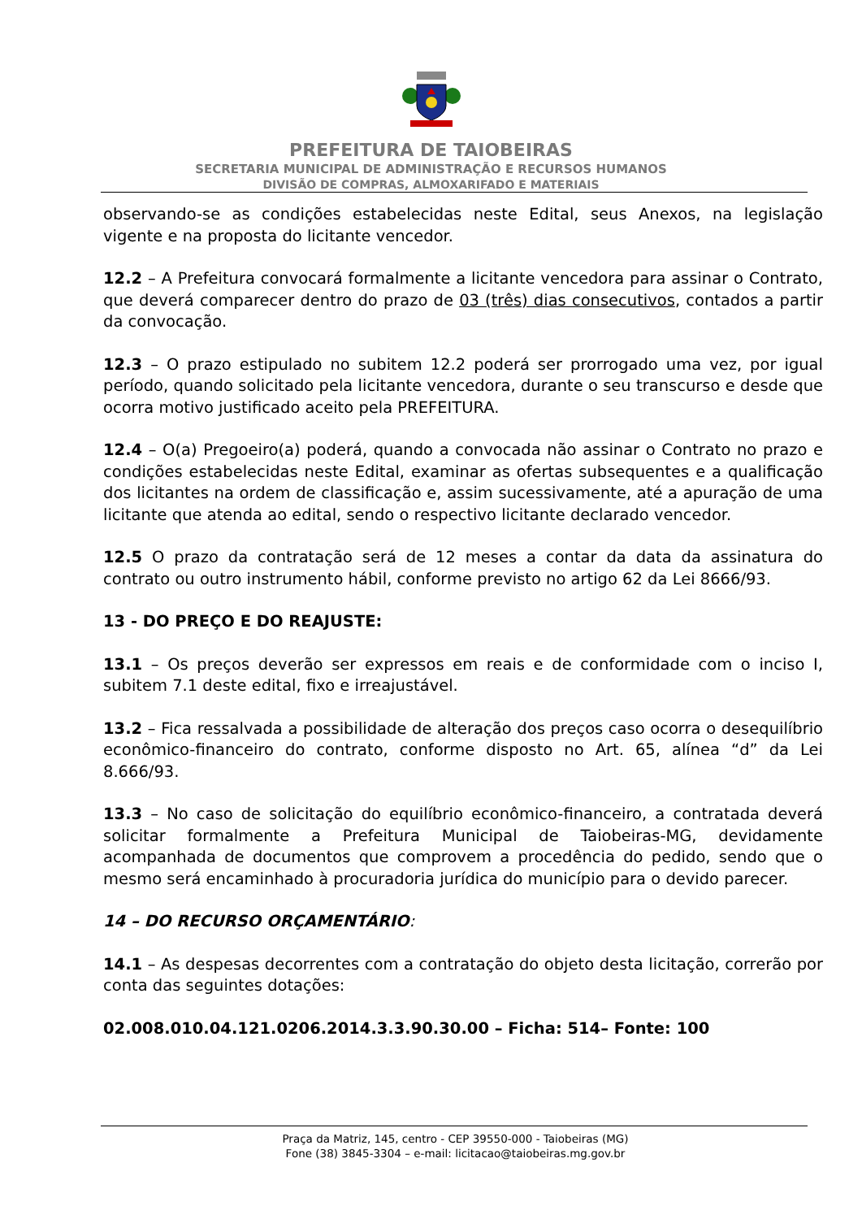PREFEITURA DE TAIOBEIRAS
SECRETARIA MUNICIPAL DE ADMINISTRAÇÃO E RECURSOS HUMANOS
DIVISÃO DE COMPRAS, ALMOXARIFADO E MATERIAIS
observando-se as condições estabelecidas neste Edital, seus Anexos, na legislação vigente e na proposta do licitante vencedor.
12.2 – A Prefeitura convocará formalmente a licitante vencedora para assinar o Contrato, que deverá comparecer dentro do prazo de 03 (três) dias consecutivos, contados a partir da convocação.
12.3 – O prazo estipulado no subitem 12.2 poderá ser prorrogado uma vez, por igual período, quando solicitado pela licitante vencedora, durante o seu transcurso e desde que ocorra motivo justificado aceito pela PREFEITURA.
12.4 – O(a) Pregoeiro(a) poderá, quando a convocada não assinar o Contrato no prazo e condições estabelecidas neste Edital, examinar as ofertas subsequentes e a qualificação dos licitantes na ordem de classificação e, assim sucessivamente, até a apuração de uma licitante que atenda ao edital, sendo o respectivo licitante declarado vencedor.
12.5 O prazo da contratação será de 12 meses a contar da data da assinatura do contrato ou outro instrumento hábil, conforme previsto no artigo 62 da Lei 8666/93.
13 - DO PREÇO E DO REAJUSTE:
13.1 – Os preços deverão ser expressos em reais e de conformidade com o inciso I, subitem 7.1 deste edital, fixo e irreajustável.
13.2 – Fica ressalvada a possibilidade de alteração dos preços caso ocorra o desequilíbrio econômico-financeiro do contrato, conforme disposto no Art. 65, alínea “d” da Lei 8.666/93.
13.3 – No caso de solicitação do equilíbrio econômico-financeiro, a contratada deverá solicitar formalmente a Prefeitura Municipal de Taiobeiras-MG, devidamente acompanhada de documentos que comprovem a procedência do pedido, sendo que o mesmo será encaminhado à procuradoria jurídica do município para o devido parecer.
14 – DO RECURSO ORÇAMENTÁRIO:
14.1 – As despesas decorrentes com a contratação do objeto desta licitação, correrão por conta das seguintes dotações:
02.008.010.04.121.0206.2014.3.3.90.30.00 – Ficha: 514– Fonte: 100
Praça da Matriz, 145, centro - CEP 39550-000 - Taiobeiras (MG)
Fone (38) 3845-3304 – e-mail: licitacao@taiobeiras.mg.gov.br